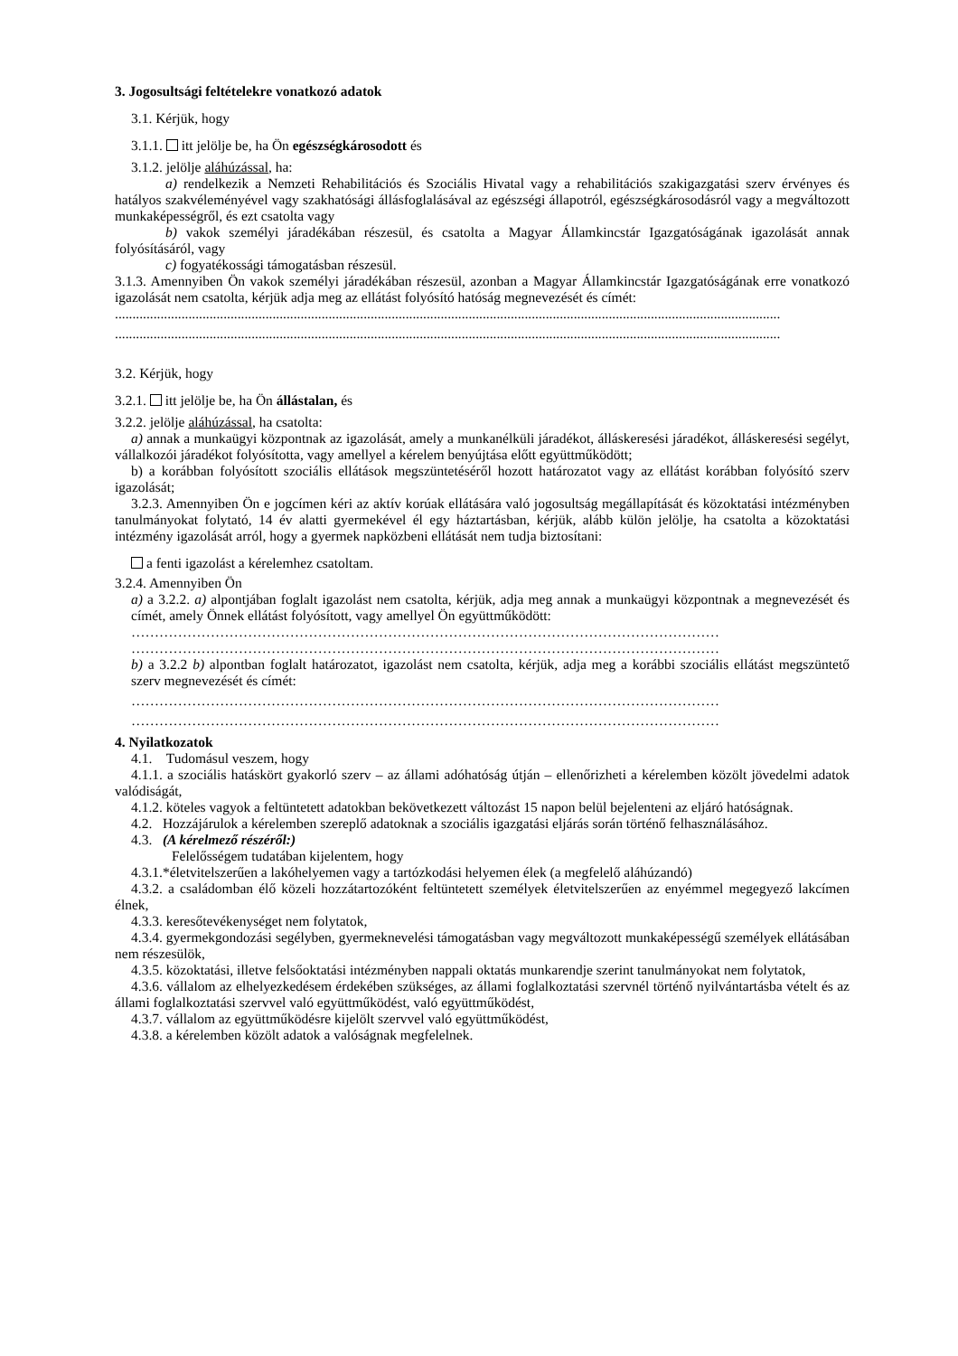3. Jogosultsági feltételekre vonatkozó adatok
3.1. Kérjük, hogy
3.1.1. itt jelölje be, ha Ön egészségkárosodott és
3.1.2. jelölje aláhúzással, ha:
a) rendelkezik a Nemzeti Rehabilitációs és Szociális Hivatal vagy a rehabilitációs szakigazgatási szerv érvényes és hatályos szakvéleményével vagy szakhatósági állásfoglalásával az egészségi állapotról, egészségkárosodásról vagy a megváltozott munkaképességről, és ezt csatolta vagy
b) vakok személyi járadékában részesül, és csatolta a Magyar Államkincstár Igazgatóságának igazolását annak folyósításáról, vagy
c) fogyatékossági támogatásban részesül.
3.1.3. Amennyiben Ön vakok személyi járadékában részesül, azonban a Magyar Államkincstár Igazgatóságának erre vonatkozó igazolását nem csatolta, kérjük adja meg az ellátást folyósító hatóság megnevezését és címét:
..............................................................................................................................................................................................
..............................................................................................................................................................................................
3.2. Kérjük, hogy
3.2.1. itt jelölje be, ha Ön állástalan, és
3.2.2. jelölje aláhúzással, ha csatolta:
a) annak a munkaügyi központnak az igazolását, amely a munkanélküli járadékot, álláskeresési járadékot, álláskeresési segélyt, vállalkozói járadékot folyósította, vagy amellyel a kérelem benyújtása előtt együttműködött;
b) a korábban folyósított szociális ellátások megszüntetéséről hozott határozatot vagy az ellátást korábban folyósító szerv igazolását;
3.2.3. Amennyiben Ön e jogcímen kéri az aktív korúak ellátására való jogosultság megállapítását és közoktatási intézményben tanulmányokat folytató, 14 év alatti gyermekével él egy háztartásban, kérjük, alább külön jelölje, ha csatolta a közoktatási intézmény igazolását arról, hogy a gyermek napközbeni ellátását nem tudja biztosítani:
a fenti igazolást a kérelemhez csatoltam.
3.2.4. Amennyiben Ön
a) a 3.2.2. a) alpontjában foglalt igazolást nem csatolta, kérjük, adja meg annak a munkaügyi központnak a megnevezését és címét, amely Önnek ellátást folyósított, vagy amellyel Ön együttműködött:
………………………………………………………………………………………………………………
………………………………………………………………………………………………………………
b) a 3.2.2 b) alpontban foglalt határozatot, igazolást nem csatolta, kérjük, adja meg a korábbi szociális ellátást megszüntető szerv megnevezését és címét:
………………………………………………………………………………………………………………
………………………………………………………………………………………………………………
4. Nyilatkozatok
4.1. Tudomásul veszem, hogy
4.1.1. a szociális hatáskört gyakorló szerv – az állami adóhatóság útján – ellenőrizheti a kérelemben közölt jövedelmi adatok valódiságát,
4.1.2. köteles vagyok a feltüntetett adatokban bekövetkezett változást 15 napon belül bejelenteni az eljáró hatóságnak.
4.2. Hozzájárulok a kérelemben szereplő adatoknak a szociális igazgatási eljárás során történő felhasználásához.
4.3. (A kérelmező részéről:)
Felelősségem tudatában kijelentem, hogy
4.3.1.*életvitelszerűen a lakóhelyemen vagy a tartózkodási helyemen élek (a megfelelő aláhúzandó)
4.3.2. a családomban élő közeli hozzátartozóként feltüntetett személyek életvitelszerűen az enyémmel megegyező lakcímen élnek,
4.3.3. keresőtevékenységet nem folytatok,
4.3.4. gyermekgondozási segélyben, gyermeknevelési támogatásban vagy megváltozott munkaképességű személyek ellátásában nem részesülök,
4.3.5. közoktatási, illetve felsőoktatási intézményben nappali oktatás munkarendje szerint tanulmányokat nem folytatok,
4.3.6. vállalom az elhelyezkedésem érdekében szükséges, az állami foglalkoztatási szervnél történő nyilvántartásba vételt és az állami foglalkoztatási szervvel való együttműködést, való együttműködést,
4.3.7. vállalom az együttműködésre kijelölt szervvel való együttműködést,
4.3.8. a kérelemben közölt adatok a valóságnak megfelelnek.